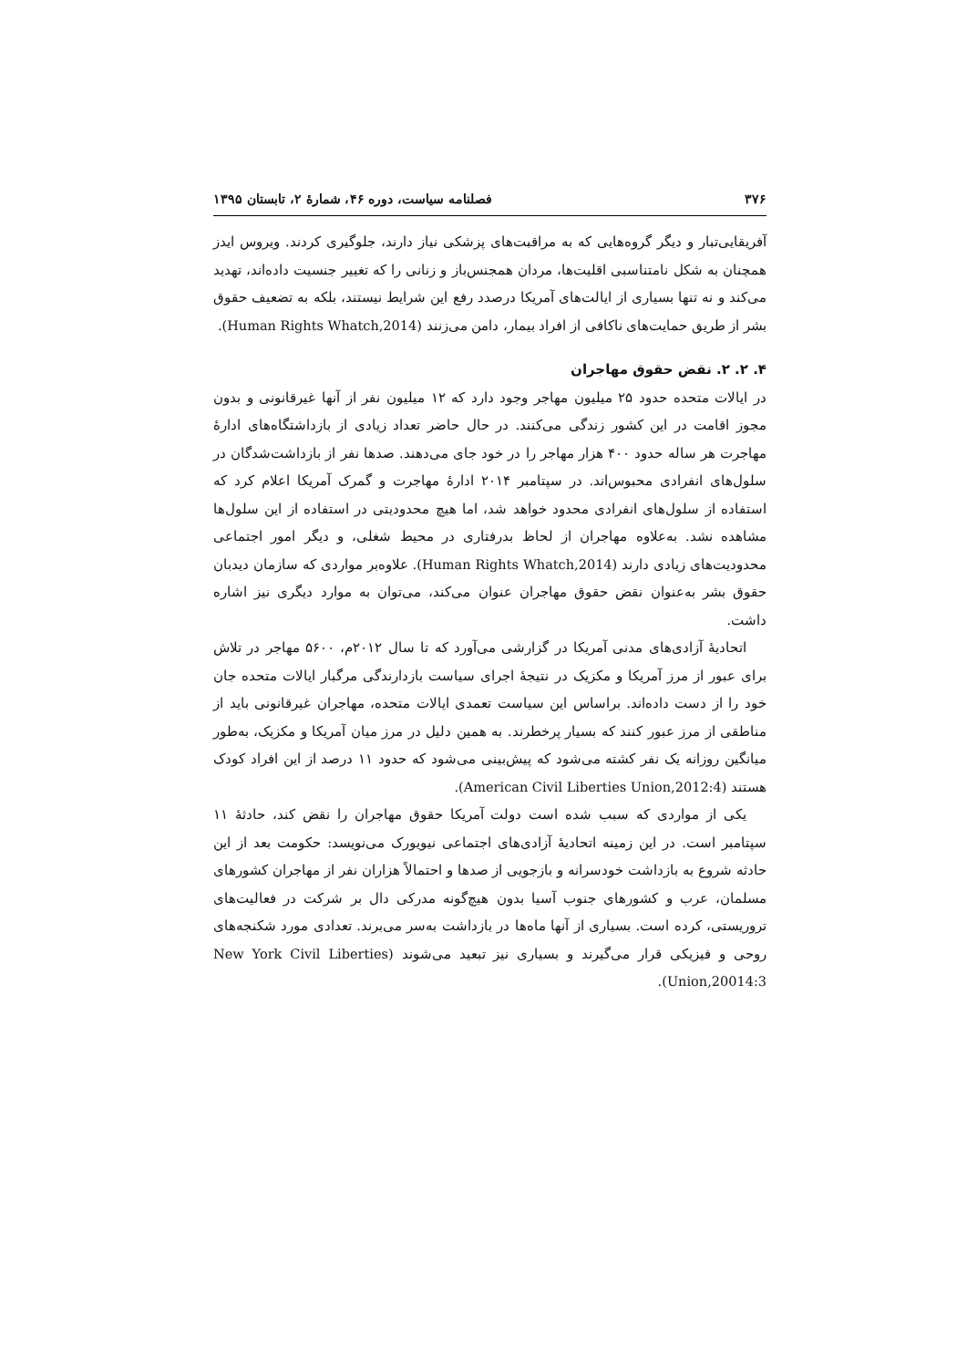۳۷۶ فصلنامه سیاست، دوره ۴۶، شمارۀ ۲، تابستان ۱۳۹۵
آفریقایی‌تبار و دیگر گروه‌هایی که به مراقبت‌های پزشکی نیاز دارند، جلوگیری کردند. ویروس ایدز همچنان به شکل نامتناسبی اقلیت‌ها، مردان همجنس‌باز و زنانی را که تغییر جنسیت داده‌اند، تهدید می‌کند و نه تنها بسیاری از ایالت‌های آمریکا درصدد رفع این شرایط نیستند، بلکه به تضعیف حقوق بشر از طریق حمایت‌های ناکافی از افراد بیمار، دامن می‌زنند (Human Rights Whatch,2014).
۴. ۲. ۲. نقض حقوق مهاجران
در ایالات متحده حدود ۲۵ میلیون مهاجر وجود دارد که ۱۲ میلیون نفر از آنها غیرقانونی و بدون مجوز اقامت در این کشور زندگی می‌کنند. در حال حاضر تعداد زیادی از بازداشتگاه‌های ادارۀ مهاجرت هر ساله حدود ۴۰۰ هزار مهاجر را در خود جای می‌دهند. صدها نفر از بازداشت‌شدگان در سلول‌های انفرادی محبوس‌اند. در سپتامبر ۲۰۱۴ ادارۀ مهاجرت و گمرک آمریکا اعلام کرد که استفاده از سلول‌های انفرادی محدود خواهد شد، اما هیچ محدودیتی در استفاده از این سلول‌ها مشاهده نشد. به‌علاوه مهاجران از لحاظ بدرفتاری در محیط شغلی، و دیگر امور اجتماعی محدودیت‌های زیادی دارند (Human Rights Whatch,2014). علاوه‌بر مواردی که سازمان دیدبان حقوق بشر به‌عنوان نقض حقوق مهاجران عنوان می‌کند، می‌توان به موارد دیگری نیز اشاره داشت.
اتحادیۀ آزادی‌های مدنی آمریکا در گزارشی می‌آورد که تا سال ۲۰۱۲م، ۵۶۰۰ مهاجر در تلاش برای عبور از مرز آمریکا و مکزیک در نتیجۀ اجرای سیاست بازدارندگی مرگبار ایالات متحده جان خود را از دست داده‌اند. براساس این سیاست تعمدی ایالات متحده، مهاجران غیرقانونی باید از مناطقی از مرز عبور کنند که بسیار پرخطرند. به همین دلیل در مرز میان آمریکا و مکزیک، به‌طور میانگین روزانه یک نفر کشته می‌شود که پیش‌بینی می‌شود که حدود ۱۱ درصد از این افراد کودک هستند (American Civil Liberties Union,2012:4).
یکی از مواردی که سبب شده است دولت آمریکا حقوق مهاجران را نقض کند، حادثۀ ۱۱ سپتامبر است. در این زمینه اتحادیۀ آزادی‌های اجتماعی نیویورک می‌نویسد: حکومت بعد از این حادثه شروع به بازداشت خودسرانه و بازجویی از صدها و احتمالاً هزاران نفر از مهاجران کشورهای مسلمان، عرب و کشورهای جنوب آسیا بدون هیچ‌گونه مدرکی دال بر شرکت در فعالیت‌های تروریستی، کرده است. بسیاری از آنها ماه‌ها در بازداشت به‌سر می‌برند. تعدادی مورد شکنجه‌های روحی و فیزیکی قرار می‌گیرند و بسیاری نیز تبعید می‌شوند (New York Civil Liberties Union,20014:3).